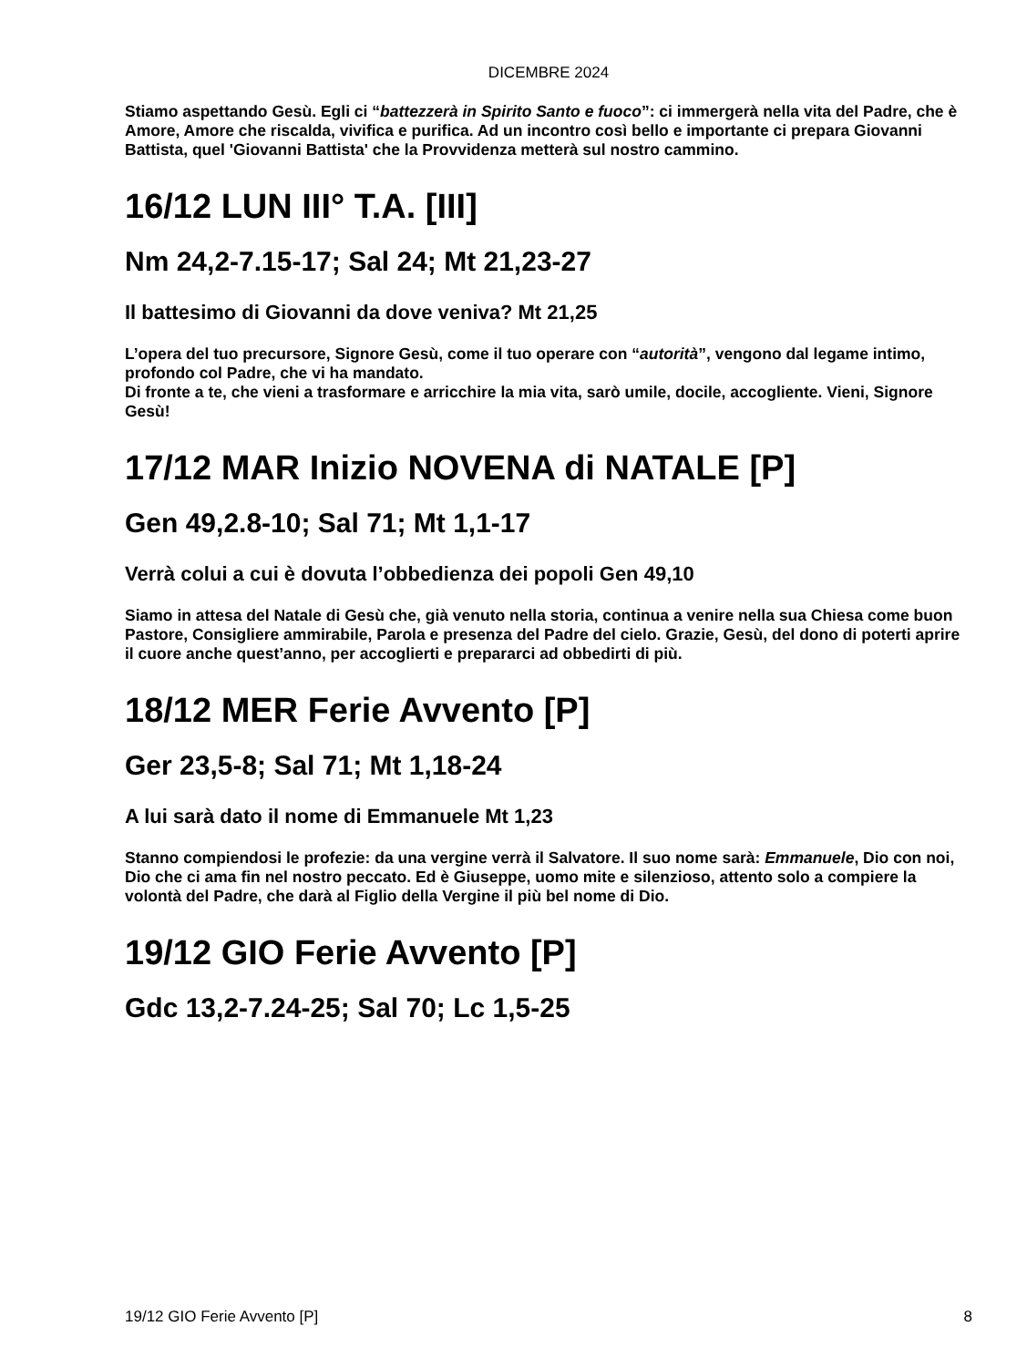DICEMBRE 2024
Stiamo aspettando Gesù. Egli ci “battezzerà in Spirito Santo e fuoco”: ci immergerà nella vita del Padre, che è Amore, Amore che riscalda, vivifica e purifica. Ad un incontro così bello e importante ci prepara Giovanni Battista, quel 'Giovanni Battista' che la Provvidenza metterà sul nostro cammino.
16/12 LUN III° T.A. [III]
Nm 24,2-7.15-17; Sal 24; Mt 21,23-27
Il battesimo di Giovanni da dove veniva? Mt 21,25
L’opera del tuo precursore, Signore Gesù, come il tuo operare con “autorità”, vengono dal legame intimo, profondo col Padre, che vi ha mandato.
Di fronte a te, che vieni a trasformare e arricchire la mia vita, sarò umile, docile, accogliente. Vieni, Signore Gesù!
17/12 MAR Inizio NOVENA di NATALE [P]
Gen 49,2.8-10; Sal 71; Mt 1,1-17
Verrà colui a cui è dovuta l’obbedienza dei popoli Gen 49,10
Siamo in attesa del Natale di Gesù che, già venuto nella storia, continua a venire nella sua Chiesa come buon Pastore, Consigliere ammirabile, Parola e presenza del Padre del cielo. Grazie, Gesù, del dono di poterti aprire il cuore anche quest’anno, per accoglierti e prepararci ad obbedirti di più.
18/12 MER Ferie Avvento [P]
Ger 23,5-8; Sal 71; Mt 1,18-24
A lui sarà dato il nome di Emmanuele Mt 1,23
Stanno compiendosi le profezie: da una vergine verrà il Salvatore. Il suo nome sarà: Emmanuele, Dio con noi, Dio che ci ama fin nel nostro peccato. Ed è Giuseppe, uomo mite e silenzioso, attento solo a compiere la volontà del Padre, che darà al Figlio della Vergine il più bel nome di Dio.
19/12 GIO Ferie Avvento [P]
Gdc 13,2-7.24-25; Sal 70; Lc 1,5-25
19/12 GIO Ferie Avvento [P] 8